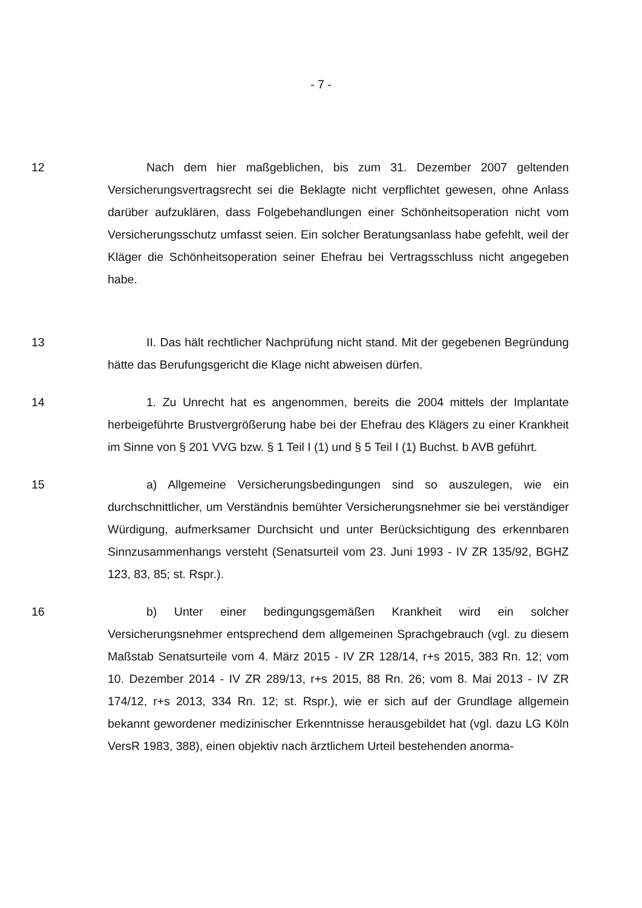- 7 -
12 Nach dem hier maßgeblichen, bis zum 31. Dezember 2007 gelten­den Versicherungsvertragsrecht sei die Beklagte nicht verpflichtet gewe­sen, ohne Anlass darüber aufzuklären, dass Folgebehandlungen einer Schönheitsoperation nicht vom Versicherungsschutz umfasst seien. Ein solcher Beratungsanlass habe gefehlt, weil der Kläger die Schönheits­operation seiner Ehefrau bei Vertragsschluss nicht angegeben habe.
13 II. Das hält rechtlicher Nachprüfung nicht stand. Mit der gegebenen Begründung hätte das Berufungsgericht die Klage nicht abweisen dürfen.
14 1. Zu Unrecht hat es angenommen, bereits die 2004 mittels der Implantate herbeigeführte Brustvergrößerung habe bei der Ehefrau des Klägers zu einer Krankheit im Sinne von § 201 VVG bzw. § 1 Teil I (1) und § 5 Teil I (1) Buchst. b AVB geführt.
15 a) Allgemeine Versicherungsbedingungen sind so auszulegen, wie ein durchschnittlicher, um Verständnis bemühter Versicherungsnehmer sie bei verständiger Würdigung, aufmerksamer Durchsicht und unter Be­rücksichtigung des erkennbaren Sinnzusammenhangs versteht (Senats­urteil vom 23. Juni 1993 - IV ZR 135/92, BGHZ 123, 83, 85; st. Rspr.).
16 b) Unter einer bedingungsgemäßen Krankheit wird ein solcher Versicherungsnehmer entsprechend dem allgemeinen Sprachgebrauch (vgl. zu diesem Maßstab Senatsurteile vom 4. März 2015 - IV ZR 128/14, r+s 2015, 383 Rn. 12; vom 10. Dezember 2014 - IV ZR 289/13, r+s 2015, 88 Rn. 26; vom 8. Mai 2013 - IV ZR 174/12, r+s 2013, 334 Rn. 12; st. Rspr.), wie er sich auf der Grundlage allgemein bekannt gewordener medizinischer Erkenntnisse herausgebildet hat (vgl. dazu LG Köln VersR 1983, 388), einen objektiv nach ärztlichem Urteil bestehenden anorma-